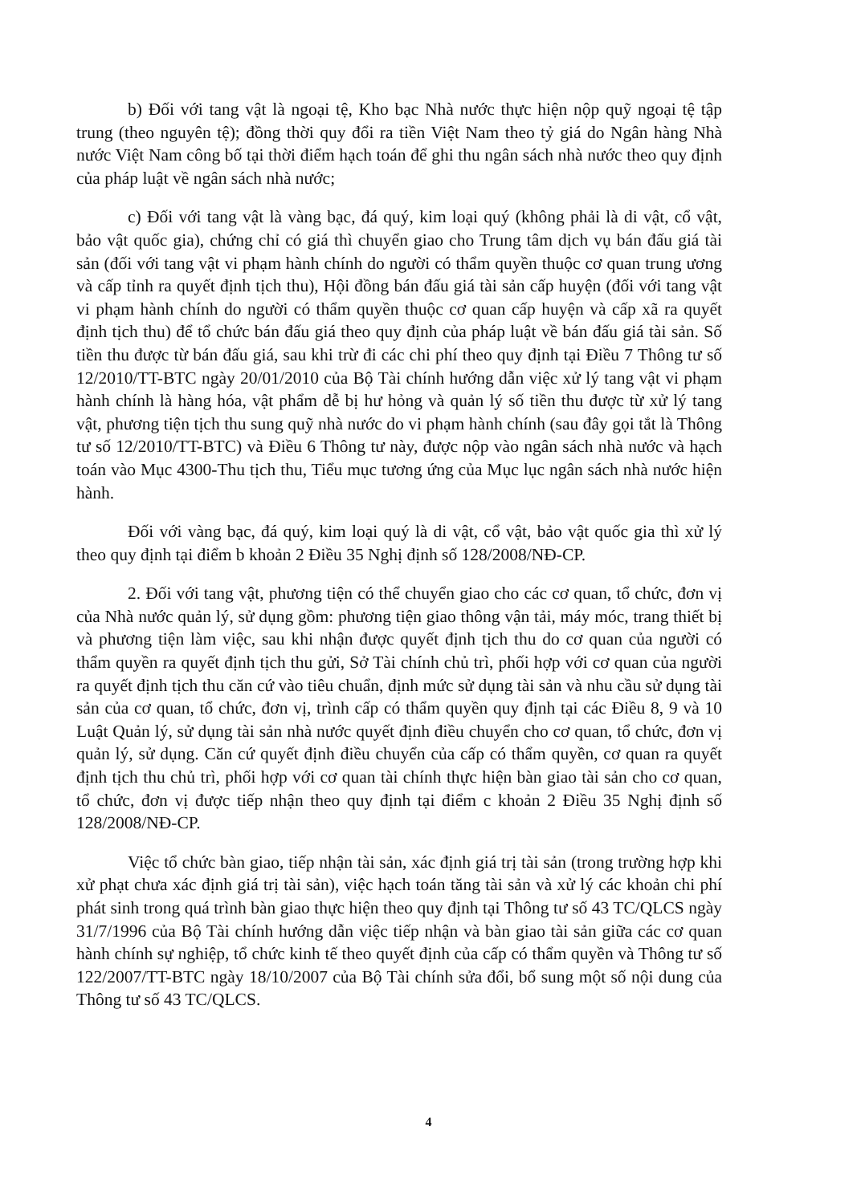b) Đối với tang vật là ngoại tệ, Kho bạc Nhà nước thực hiện nộp quỹ ngoại tệ tập trung (theo nguyên tệ); đồng thời quy đổi ra tiền Việt Nam theo tỷ giá do Ngân hàng Nhà nước Việt Nam công bố tại thời điểm hạch toán để ghi thu ngân sách nhà nước theo quy định của pháp luật về ngân sách nhà nước;
c) Đối với tang vật là vàng bạc, đá quý, kim loại quý (không phải là di vật, cổ vật, bảo vật quốc gia), chứng chỉ có giá thì chuyển giao cho Trung tâm dịch vụ bán đấu giá tài sản (đối với tang vật vi phạm hành chính do người có thẩm quyền thuộc cơ quan trung ương và cấp tỉnh ra quyết định tịch thu), Hội đồng bán đấu giá tài sản cấp huyện (đối với tang vật vi phạm hành chính do người có thẩm quyền thuộc cơ quan cấp huyện và cấp xã ra quyết định tịch thu) để tổ chức bán đấu giá theo quy định của pháp luật về bán đấu giá tài sản. Số tiền thu được từ bán đấu giá, sau khi trừ đi các chi phí theo quy định tại Điều 7 Thông tư số 12/2010/TT-BTC ngày 20/01/2010 của Bộ Tài chính hướng dẫn việc xử lý tang vật vi phạm hành chính là hàng hóa, vật phẩm dễ bị hư hỏng và quản lý số tiền thu được từ xử lý tang vật, phương tiện tịch thu sung quỹ nhà nước do vi phạm hành chính (sau đây gọi tắt là Thông tư số 12/2010/TT-BTC) và Điều 6 Thông tư này, được nộp vào ngân sách nhà nước và hạch toán vào Mục 4300-Thu tịch thu, Tiểu mục tương ứng của Mục lục ngân sách nhà nước hiện hành.
Đối với vàng bạc, đá quý, kim loại quý là di vật, cổ vật, bảo vật quốc gia thì xử lý theo quy định tại điểm b khoản 2 Điều 35 Nghị định số 128/2008/NĐ-CP.
2. Đối với tang vật, phương tiện có thể chuyển giao cho các cơ quan, tổ chức, đơn vị của Nhà nước quản lý, sử dụng gồm: phương tiện giao thông vận tải, máy móc, trang thiết bị và phương tiện làm việc, sau khi nhận được quyết định tịch thu do cơ quan của người có thẩm quyền ra quyết định tịch thu gửi, Sở Tài chính chủ trì, phối hợp với cơ quan của người ra quyết định tịch thu căn cứ vào tiêu chuẩn, định mức sử dụng tài sản và nhu cầu sử dụng tài sản của cơ quan, tổ chức, đơn vị, trình cấp có thẩm quyền quy định tại các Điều 8, 9 và 10 Luật Quản lý, sử dụng tài sản nhà nước quyết định điều chuyển cho cơ quan, tổ chức, đơn vị quản lý, sử dụng. Căn cứ quyết định điều chuyển của cấp có thẩm quyền, cơ quan ra quyết định tịch thu chủ trì, phối hợp với cơ quan tài chính thực hiện bàn giao tài sản cho cơ quan, tổ chức, đơn vị được tiếp nhận theo quy định tại điểm c khoản 2 Điều 35 Nghị định số 128/2008/NĐ-CP.
Việc tổ chức bàn giao, tiếp nhận tài sản, xác định giá trị tài sản (trong trường hợp khi xử phạt chưa xác định giá trị tài sản), việc hạch toán tăng tài sản và xử lý các khoản chi phí phát sinh trong quá trình bàn giao thực hiện theo quy định tại Thông tư số 43 TC/QLCS ngày 31/7/1996 của Bộ Tài chính hướng dẫn việc tiếp nhận và bàn giao tài sản giữa các cơ quan hành chính sự nghiệp, tổ chức kinh tế theo quyết định của cấp có thẩm quyền và Thông tư số 122/2007/TT-BTC ngày 18/10/2007 của Bộ Tài chính sửa đổi, bổ sung một số nội dung của Thông tư số 43 TC/QLCS.
4